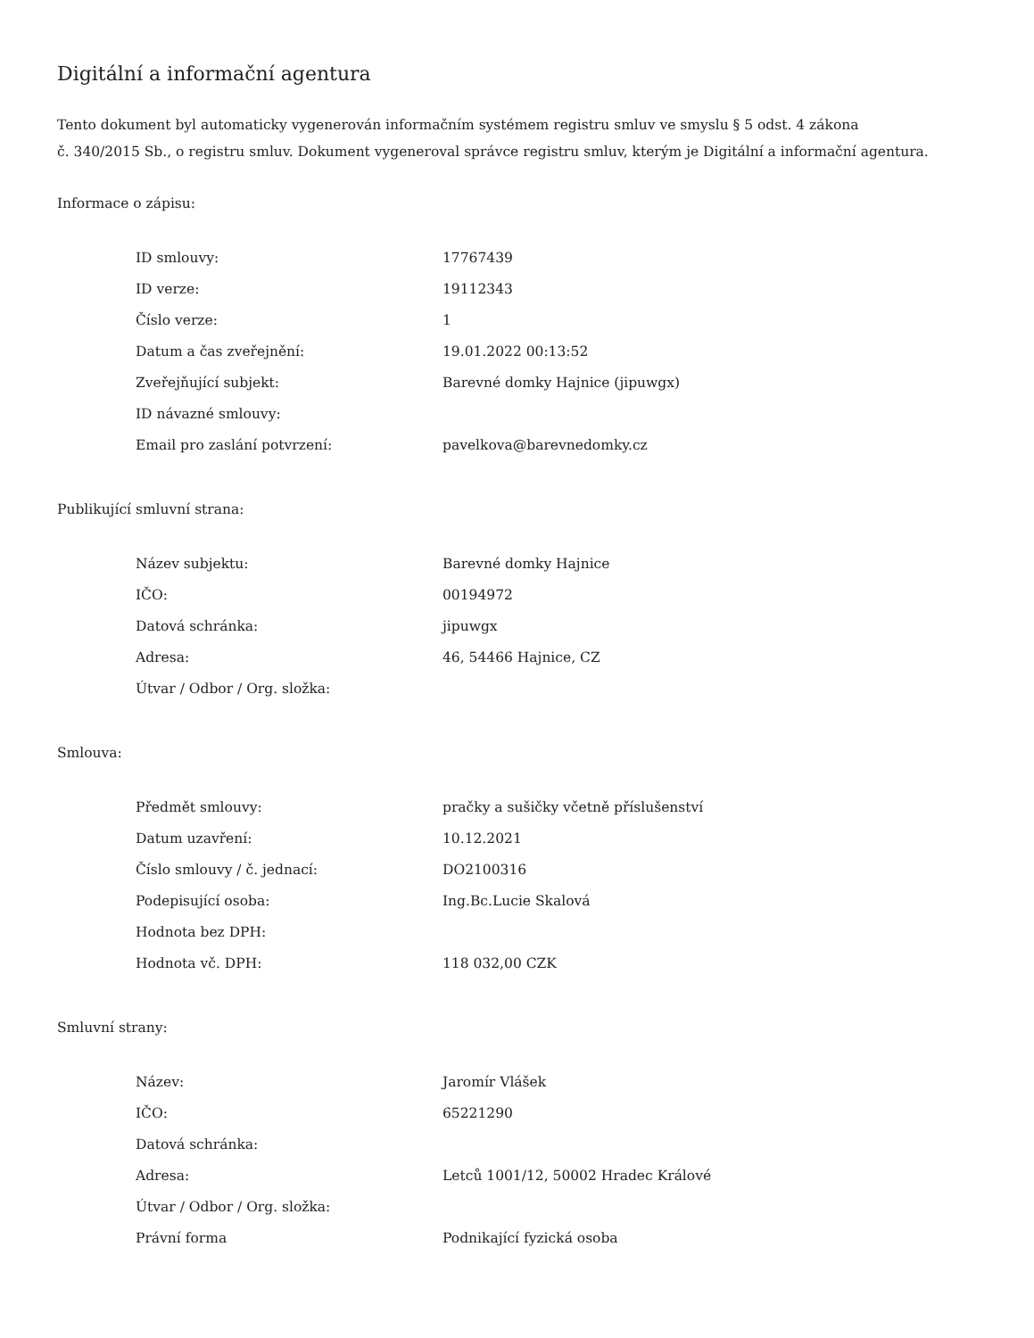Digitální a informační agentura
Tento dokument byl automaticky vygenerován informačním systémem registru smluv ve smyslu § 5 odst. 4 zákona
č. 340/2015 Sb., o registru smluv. Dokument vygeneroval správce registru smluv, kterým je Digitální a informační agentura.
Informace o zápisu:
| ID smlouvy: | 17767439 |
| ID verze: | 19112343 |
| Číslo verze: | 1 |
| Datum a čas zveřejnění: | 19.01.2022 00:13:52 |
| Zveřejňující subjekt: | Barevné domky Hajnice (jipuwgx) |
| ID návazné smlouvy: | |
| Email pro zaslání potvrzení: | pavelkova@barevnedomky.cz |
Publikující smluvní strana:
| Název subjektu: | Barevné domky Hajnice |
| IČO: | 00194972 |
| Datová schránka: | jipuwgx |
| Adresa: | 46, 54466 Hajnice, CZ |
| Útvar / Odbor / Org. složka: | |
Smlouva:
| Předmět smlouvy: | pračky a sušičky včetně příslušenství |
| Datum uzavření: | 10.12.2021 |
| Číslo smlouvy / č. jednací: | DO2100316 |
| Podepisující osoba: | Ing.Bc.Lucie Skalová |
| Hodnota bez DPH: | |
| Hodnota vč. DPH: | 118 032,00 CZK |
Smluvní strany:
| Název: | Jaromír Vlášek |
| IČO: | 65221290 |
| Datová schránka: | |
| Adresa: | Letců 1001/12, 50002 Hradec Králové |
| Útvar / Odbor / Org. složka: | |
| Právní forma | Podnikající fyzická osoba |